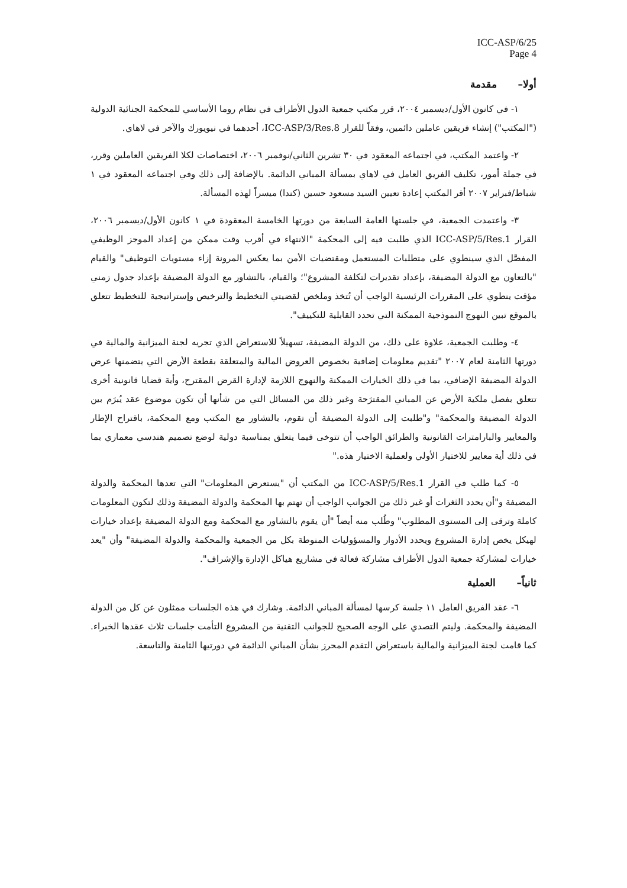ICC-ASP/6/25
Page 4
أولا– مقدمة
١- في كانون الأول/ديسمبر ٢٠٠٤، قرر مكتب جمعية الدول الأطراف في نظام روما الأساسي للمحكمة الجنائية الدولية ("المكتب") إنشاء فريقين عاملين دائمين، وفقاً للقرار ICC-ASP/3/Res.8، أحدهما في نيويورك والآخر في لاهاي.
٢- واعتمد المكتب، في اجتماعه المعقود في ٣٠ تشرين الثاني/نوفمبر ٢٠٠٦، اختصاصات لكلا الفريقين العاملين وقرر، في جملة أمور، تكليف الفريق العامل في لاهاي بمسألة المباني الدائمة. بالإضافة إلى ذلك وفي اجتماعه المعقود في ١ شباط/فبراير ٢٠٠٧ أقر المكتب إعادة تعيين السيد مسعود حسين (كندا) ميسراً لهذه المسألة.
٣- واعتمدت الجمعية، في جلستها العامة السابعة من دورتها الخامسة المعقودة في ١ كانون الأول/ديسمبر ٢٠٠٦، القرار ICC-ASP/5/Res.1 الذي طلبت فيه إلى المحكمة "الانتهاء في أقرب وقت ممكن من إعداد الموجز الوظيفي المفصَّل الذي سينطوي على متطلبات المستعمل ومقتضيات الأمن بما يعكس المرونة إزاء مستويات التوظيف" والقيام "بالتعاون مع الدولة المضيفة، بإعداد تقديرات لتكلفة المشروع"؛ والقيام، بالتشاور مع الدولة المضيفة بإعداد جدول زمني مؤقت ينطوي على المقررات الرئيسية الواجب أن تُتخذ وملخص لقضيتي التخطيط والترخيص وإستراتيجية للتخطيط تتعلق بالموقع تبين النهوج النموذجية الممكنة التي تحدد القابلية للتكييف".
٤- وطلبت الجمعية، علاوة على ذلك، من الدولة المضيفة، تسهيلاً للاستعراض الذي تجريه لجنة الميزانية والمالية في دورتها الثامنة لعام ٢٠٠٧ "تقديم معلومات إضافية بخصوص العروض المالية والمتعلقة بقطعة الأرض التي يتضمنها عرض الدولة المضيفة الإضافي، بما في ذلك الخيارات الممكنة والنهوج اللازمة لإدارة القرض المقترح، وأية قضايا قانونية أخرى تتعلق بفصل ملكية الأرض عن المباني المقترَحة وغير ذلك من المسائل التي من شأنها أن تكون موضوع عقد يُبرَم بين الدولة المضيفة والمحكمة" و"طلبت إلى الدولة المضيفة أن تقوم، بالتشاور مع المكتب ومع المحكمة، باقتراح الإطار والمعايير والبارامترات القانونية والطرائق الواجب أن تتوخى فيما يتعلق بمناسبة دولية لوضع تصميم هندسي معماري بما في ذلك أية معايير للاختيار الأولي ولعملية الاختيار هذه."
٥- كما طلب في القرار ICC-ASP/5/Res.1 من المكتب أن "يستعرض المعلومات" التي تعدها المحكمة والدولة المضيفة و"أن يحدد الثغرات أو غير ذلك من الجوانب الواجب أن تهتم بها المحكمة والدولة المضيفة وذلك لتكون المعلومات كاملة وترقى إلى المستوى المطلوب" وطُلب منه أيضاً "أن يقوم بالتشاور مع المحكمة ومع الدولة المضيفة بإعداد خيارات لهيكل يخص إدارة المشروع ويحدد الأدوار والمسؤوليات المنوطة بكل من الجمعية والمحكمة والدولة المضيفة" وأن "يعد خيارات لمشاركة جمعية الدول الأطراف مشاركة فعالة في مشاريع هياكل الإدارة والإشراف".
ثانياً– العملية
٦- عقد الفريق العامل ١١ جلسة كرسها لمسألة المباني الدائمة. وشارك في هذه الجلسات ممثلون عن كل من الدولة المضيفة والمحكمة. وليتم التصدي على الوجه الصحيح للجوانب التقنية من المشروع التأمت جلسات ثلاث عقدها الخبراء. كما قامت لجنة الميزانية والمالية باستعراض التقدم المحرز بشأن المباني الدائمة في دورتيها الثامنة والتاسعة.